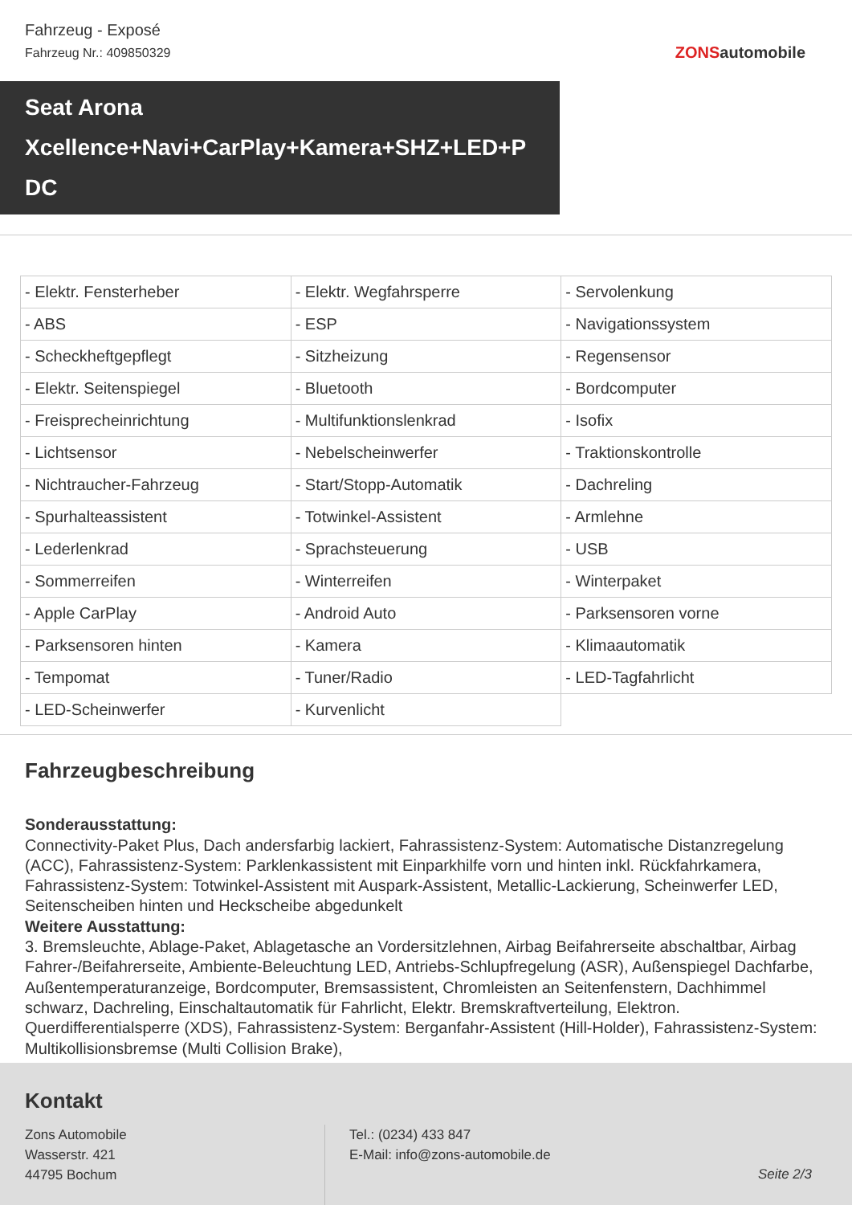Fahrzeug - Exposé
Fahrzeug Nr.: 409850329
ZONSautomobile
Seat Arona
Xcellence+Navi+CarPlay+Kamera+SHZ+LED+P
DC
| - Elektr. Fensterheber | - Elektr. Wegfahrsperre | - Servolenkung |
| - ABS | - ESP | - Navigationssystem |
| - Scheckheftgepflegt | - Sitzheizung | - Regensensor |
| - Elektr. Seitenspiegel | - Bluetooth | - Bordcomputer |
| - Freisprecheinrichtung | - Multifunktionslenkrad | - Isofix |
| - Lichtsensor | - Nebelscheinwerfer | - Traktionskontrolle |
| - Nichtraucher-Fahrzeug | - Start/Stopp-Automatik | - Dachreling |
| - Spurhalteassistent | - Totwinkel-Assistent | - Armlehne |
| - Lederlenkrad | - Sprachsteuerung | - USB |
| - Sommerreifen | - Winterreifen | - Winterpaket |
| - Apple CarPlay | - Android Auto | - Parksensoren vorne |
| - Parksensoren hinten | - Kamera | - Klimaautomatik |
| - Tempomat | - Tuner/Radio | - LED-Tagfahrlicht |
| - LED-Scheinwerfer | - Kurvenlicht | |
Fahrzeugbeschreibung
Sonderausstattung:
Connectivity-Paket Plus, Dach andersfarbig lackiert, Fahrassistenz-System: Automatische Distanzregelung (ACC), Fahrassistenz-System: Parklenkassistent mit Einparkhilfe vorn und hinten inkl. Rückfahrkamera, Fahrassistenz-System: Totwinkel-Assistent mit Auspark-Assistent, Metallic-Lackierung, Scheinwerfer LED, Seitenscheiben hinten und Heckscheibe abgedunkelt
Weitere Ausstattung:
3. Bremsleuchte, Ablage-Paket, Ablagetasche an Vordersitzlehnen, Airbag Beifahrerseite abschaltbar, Airbag Fahrer-/Beifahrerseite, Ambiente-Beleuchtung LED, Antriebs-Schlupfregelung (ASR), Außenspiegel Dachfarbe, Außentemperaturanzeige, Bordcomputer, Bremsassistent, Chromleisten an Seitenfenstern, Dachhimmel schwarz, Dachreling, Einschaltautomatik für Fahrlicht, Elektr. Bremskraftverteilung, Elektron. Querdifferentialsperre (XDS), Fahrassistenz-System: Berganfahr-Assistent (Hill-Holder), Fahrassistenz-System: Multikollisionsbremse (Multi Collision Brake),
Kontakt
Zons Automobile
Wasserstr. 421
44795 Bochum
Tel.: (0234) 433 847
E-Mail: info@zons-automobile.de
Seite 2/3